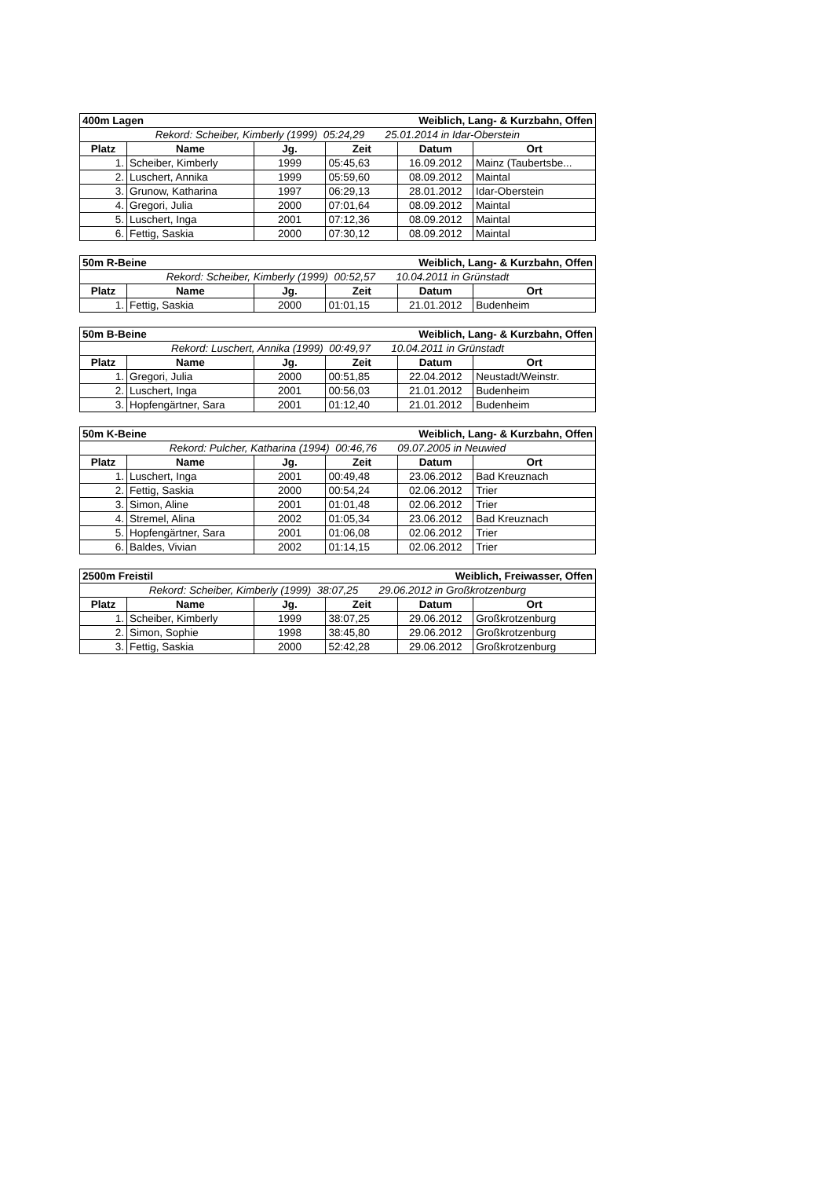| 400m Lagen | | | Weiblich, Lang- & Kurzbahn, Offen | | |
| --- | --- | --- | --- | --- | --- |
| Rekord: Scheiber, Kimberly (1999) 05:24,29 25.01.2014 in Idar-Oberstein | | | | | |
| Platz | Name | Jg. | Zeit | Datum | Ort |
| 1. | Scheiber, Kimberly | 1999 | 05:45,63 | 16.09.2012 | Mainz (Taubertsbe... |
| 2. | Luschert, Annika | 1999 | 05:59,60 | 08.09.2012 | Maintal |
| 3. | Grunow, Katharina | 1997 | 06:29,13 | 28.01.2012 | Idar-Oberstein |
| 4. | Gregori, Julia | 2000 | 07:01,64 | 08.09.2012 | Maintal |
| 5. | Luschert, Inga | 2001 | 07:12,36 | 08.09.2012 | Maintal |
| 6. | Fettig, Saskia | 2000 | 07:30,12 | 08.09.2012 | Maintal |
| 50m R-Beine | | | Weiblich, Lang- & Kurzbahn, Offen | | |
| --- | --- | --- | --- | --- | --- |
| Rekord: Scheiber, Kimberly (1999) 00:52,57 10.04.2011 in Grünstadt | | | | | |
| Platz | Name | Jg. | Zeit | Datum | Ort |
| 1. | Fettig, Saskia | 2000 | 01:01,15 | 21.01.2012 | Budenheim |
| 50m B-Beine | | | Weiblich, Lang- & Kurzbahn, Offen | | |
| --- | --- | --- | --- | --- | --- |
| Rekord: Luschert, Annika (1999) 00:49,97 10.04.2011 in Grünstadt | | | | | |
| Platz | Name | Jg. | Zeit | Datum | Ort |
| 1. | Gregori, Julia | 2000 | 00:51,85 | 22.04.2012 | Neustadt/Weinstr. |
| 2. | Luschert, Inga | 2001 | 00:56,03 | 21.01.2012 | Budenheim |
| 3. | Hopfengärtner, Sara | 2001 | 01:12,40 | 21.01.2012 | Budenheim |
| 50m K-Beine | | | Weiblich, Lang- & Kurzbahn, Offen | | |
| --- | --- | --- | --- | --- | --- |
| Rekord: Pulcher, Katharina (1994) 00:46,76 09.07.2005 in Neuwied | | | | | |
| Platz | Name | Jg. | Zeit | Datum | Ort |
| 1. | Luschert, Inga | 2001 | 00:49,48 | 23.06.2012 | Bad Kreuznach |
| 2. | Fettig, Saskia | 2000 | 00:54,24 | 02.06.2012 | Trier |
| 3. | Simon, Aline | 2001 | 01:01,48 | 02.06.2012 | Trier |
| 4. | Stremel, Alina | 2002 | 01:05,34 | 23.06.2012 | Bad Kreuznach |
| 5. | Hopfengärtner, Sara | 2001 | 01:06,08 | 02.06.2012 | Trier |
| 6. | Baldes, Vivian | 2002 | 01:14,15 | 02.06.2012 | Trier |
| 2500m Freistil | | | Weiblich, Freiwasser, Offen | | |
| --- | --- | --- | --- | --- | --- |
| Rekord: Scheiber, Kimberly (1999) 38:07,25 29.06.2012 in Großkrotzenburg | | | | | |
| Platz | Name | Jg. | Zeit | Datum | Ort |
| 1. | Scheiber, Kimberly | 1999 | 38:07,25 | 29.06.2012 | Großkrotzenburg |
| 2. | Simon, Sophie | 1998 | 38:45,80 | 29.06.2012 | Großkrotzenburg |
| 3. | Fettig, Saskia | 2000 | 52:42,28 | 29.06.2012 | Großkrotzenburg |